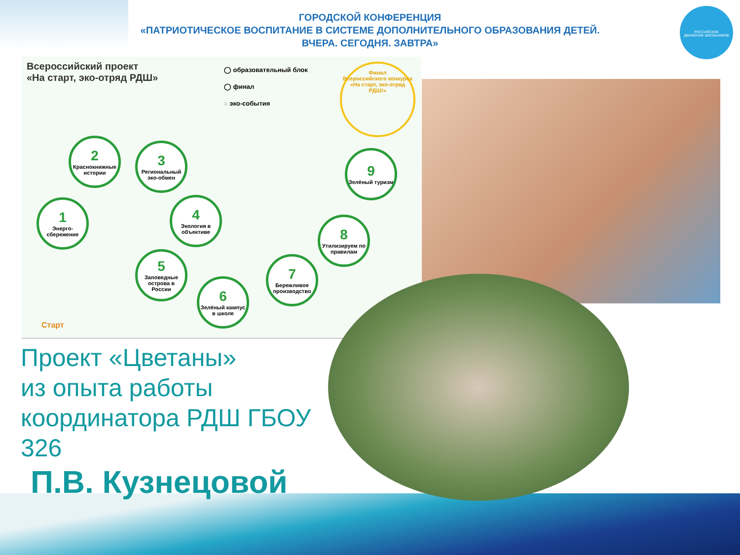ГОРОДСКОЙ КОНФЕРЕНЦИЯ
«ПАТРИОТИЧЕСКОЕ ВОСПИТАНИЕ В СИСТЕМЕ ДОПОЛНИТЕЛЬНОГО ОБРАЗОВАНИЯ ДЕТЕЙ.
ВЧЕРА. СЕГОДНЯ. ЗАВТРА»
РОССИЙСКОЕ
ДВИЖЕНИЕ ШКОЛЬНИКОВ
Всероссийский проект
«На старт, эко-отряд РДШ»
◯ образовательный блок
◯ финал
◌ эко-события
Финал
Всероссийского конкурса «На старт, эко-отряд РДШ!»
1
Энерго-сбережение
2
Краснокнижные истории
3
Региональный эко-обмен
4
Экология в объективе
5
Заповедные острова в России
6
Зелёный кампус в школе
7
Бережливое производство
8
Утилизируем по правилам
9
Зелёный туризм
Старт
Проект «Цветаны»
из опыта работы
координатора РДШ ГБОУ
326
П.В. Кузнецовой